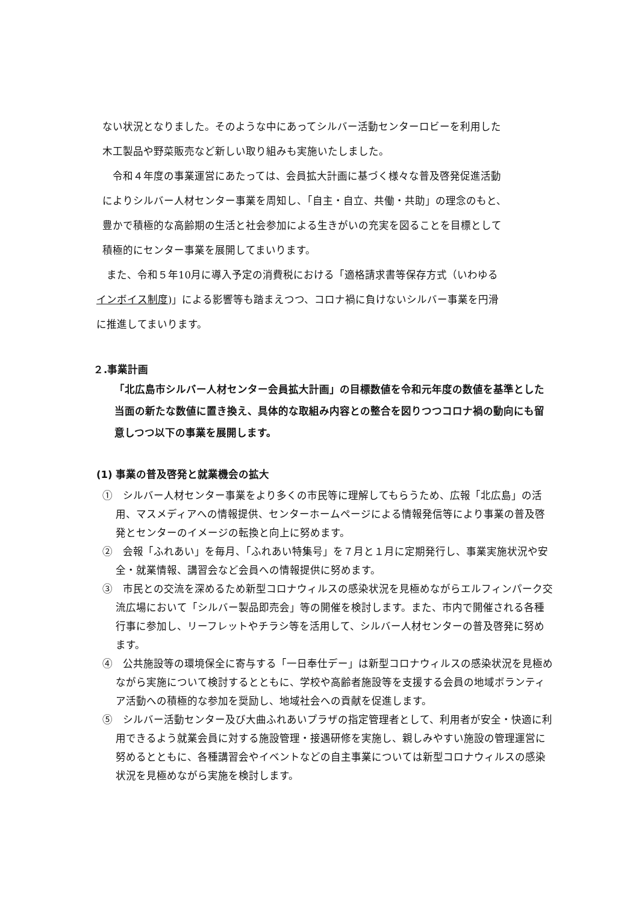ない状況となりました。そのような中にあってシルバー活動センターロビーを利用した
木工製品や野菜販売など新しい取り組みも実施いたしました。
　令和４年度の事業運営にあたっては、会員拡大計画に基づく様々な普及啓発促進活動
によりシルバー人材センター事業を周知し、「自主・自立、共働・共助」の理念のもと、
豊かで積極的な高齢期の生活と社会参加による生きがいの充実を図ることを目標として
積極的にセンター事業を展開してまいります。
　また、令和５年10月に導入予定の消費税における「適格請求書等保存方式（いわゆる
インボイス制度)」による影響等も踏まえつつ、コロナ禍に負けないシルバー事業を円滑
に推進してまいります。
２.事業計画
「北広島市シルバー人材センター会員拡大計画」の目標数値を令和元年度の数値を基準とした当面の新たな数値に置き換え、具体的な取組み内容との整合を図りつつコロナ禍の動向にも留意しつつ以下の事業を展開します。
(1) 事業の普及啓発と就業機会の拡大
①　シルバー人材センター事業をより多くの市民等に理解してもらうため、広報「北広島」の活用、マスメディアへの情報提供、センターホームページによる情報発信等により事業の普及啓発とセンターのイメージの転換と向上に努めます。
②　会報「ふれあい」を毎月、「ふれあい特集号」を７月と１月に定期発行し、事業実施状況や安全・就業情報、講習会など会員への情報提供に努めます。
③　市民との交流を深めるため新型コロナウィルスの感染状況を見極めながらエルフィンパーク交流広場において「シルバー製品即売会」等の開催を検討します。また、市内で開催される各種行事に参加し、リーフレットやチラシ等を活用して、シルバー人材センターの普及啓発に努めます。
④　公共施設等の環境保全に寄与する「一日奉仕デー」は新型コロナウィルスの感染状況を見極めながら実施について検討するとともに、学校や高齢者施設等を支援する会員の地域ボランティア活動への積極的な参加を奨励し、地域社会への貢献を促進します。
⑤　シルバー活動センター及び大曲ふれあいプラザの指定管理者として、利用者が安全・快適に利用できるよう就業会員に対する施設管理・接遇研修を実施し、親しみやすい施設の管理運営に努めるとともに、各種講習会やイベントなどの自主事業については新型コロナウィルスの感染状況を見極めながら実施を検討します。